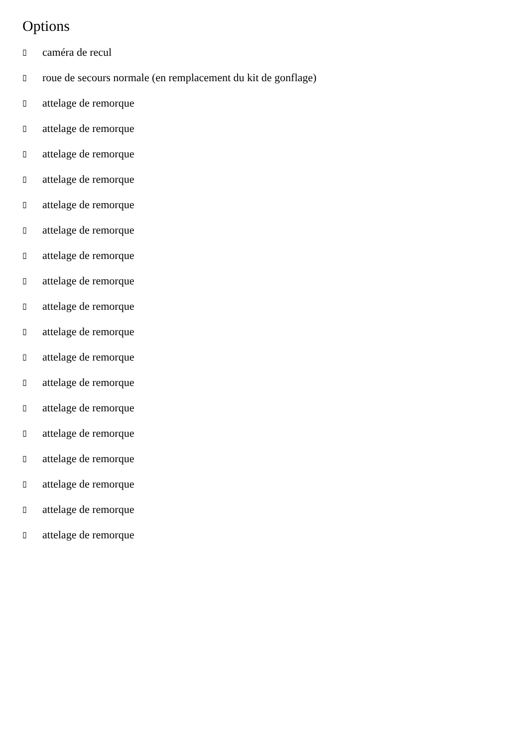Options
▯ caméra de recul
▯ roue de secours normale (en remplacement du kit de gonflage)
▯ attelage de remorque
▯ attelage de remorque
▯ attelage de remorque
▯ attelage de remorque
▯ attelage de remorque
▯ attelage de remorque
▯ attelage de remorque
▯ attelage de remorque
▯ attelage de remorque
▯ attelage de remorque
▯ attelage de remorque
▯ attelage de remorque
▯ attelage de remorque
▯ attelage de remorque
▯ attelage de remorque
▯ attelage de remorque
▯ attelage de remorque
▯ attelage de remorque